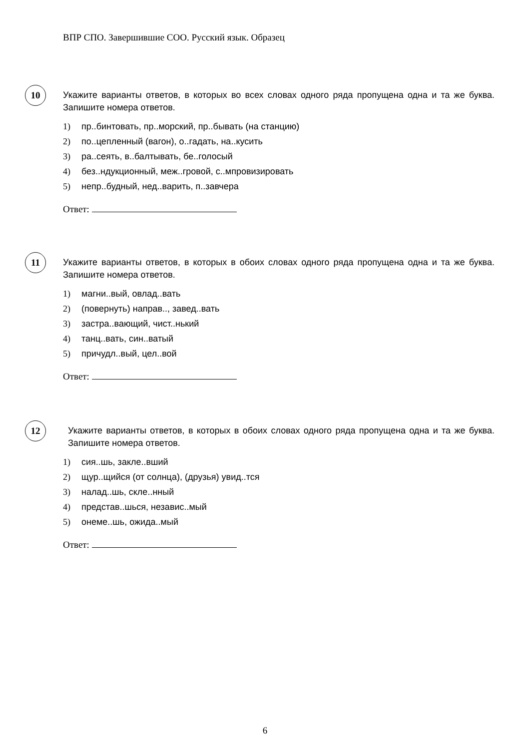ВПР СПО. Завершившие СОО. Русский язык. Образец
10
Укажите варианты ответов, в которых во всех словах одного ряда пропущена одна и та же буква. Запишите номера ответов.
1) пр..бинтовать, пр..морский, пр..бывать (на станцию)
2) по..цепленный (вагон), о..гадать, на..кусить
3) ра..сеять, в..балтывать, бе..голосый
4) без..ндукционный, меж..гровой, с..мпровизировать
5) непр..будный, нед..варить, п..завчера
Ответ:
11
Укажите варианты ответов, в которых в обоих словах одного ряда пропущена одна и та же буква. Запишите номера ответов.
1) магни..вый, овлад..вать
2) (повернуть) направ.., завед..вать
3) застра..вающий, чист..нький
4) танц..вать, син..ватый
5) причудл..вый, цел..вой
Ответ:
12
Укажите варианты ответов, в которых в обоих словах одного ряда пропущена одна и та же буква. Запишите номера ответов.
1) сия..шь, закле..вший
2) щур..щийся (от солнца), (друзья) увид..тся
3) налад..шь, скле..нный
4) представ..шься, независ..мый
5) онеме..шь, ожида..мый
Ответ:
6